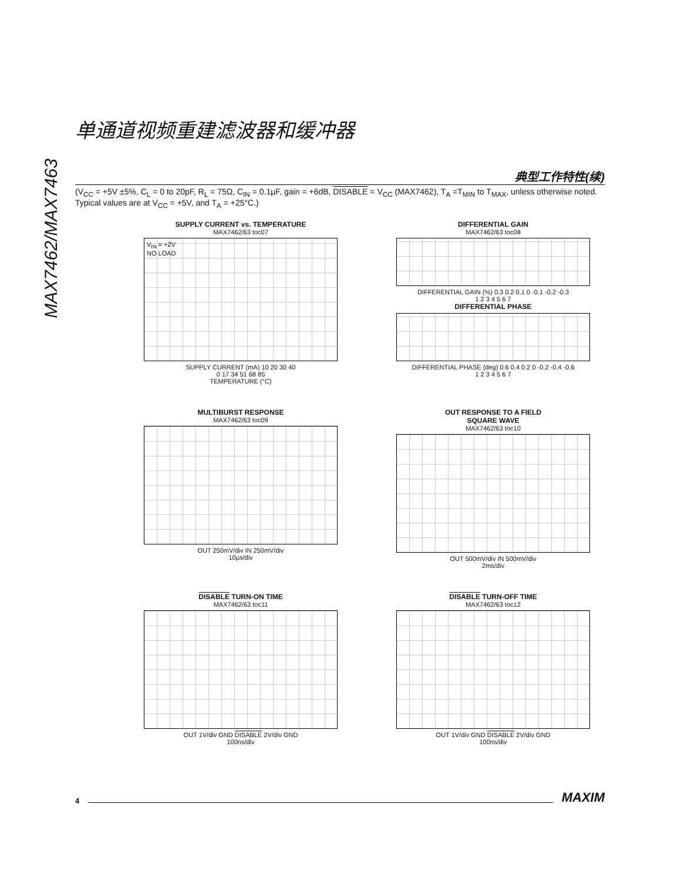MAX7462/MAX7463
单通道视频重建滤波器和缓冲器
典型工作特性(续)
(V<sub>CC</sub> = +5V ±5%, C<sub>L</sub> = 0 to 20pF, R<sub>L</sub> = 75Ω, C<sub>IN</sub> = 0.1µF, gain = +6dB, DISABLE = V<sub>CC</sub> (MAX7462), T<sub>A</sub> =T<sub>MIN</sub> to T<sub>MAX</sub>, unless otherwise noted. Typical values are at V<sub>CC</sub> = +5V, and T<sub>A</sub> = +25°C.)
SUPPLY CURRENT vs. TEMPERATURE
MAX7462/63 toc07
V<sub>IN</sub> = +2V
NO LOAD
SUPPLY CURRENT (mA) 10 20 30 40
0 17 34 51 68 85
TEMPERATURE (°C)
DIFFERENTIAL GAIN
MAX7462/63 toc08
DIFFERENTIAL GAIN (%) 0.3 0.2 0.1 0 -0.1 -0.2 -0.3
1 2 3 4 5 6 7
DIFFERENTIAL PHASE
DIFFERENTIAL PHASE (deg) 0.6 0.4 0.2 0 -0.2 -0.4 -0.6
1 2 3 4 5 6 7
MULTIBURST RESPONSE
MAX7462/63 toc09
OUT 250mV/div IN 250mV/div
10µs/div
OUT RESPONSE TO A FIELD
SQUARE WAVE
MAX7462/63 toc10
OUT 500mV/div IN 500mV/div
2ms/div
DISABLE TURN-ON TIME
MAX7462/63 toc11
OUT 1V/div GND DISABLE 2V/div GND
100ns/div
DISABLE TURN-OFF TIME
MAX7462/63 toc12
OUT 1V/div GND DISABLE 2V/div GND
100ns/div
4 MAXIM